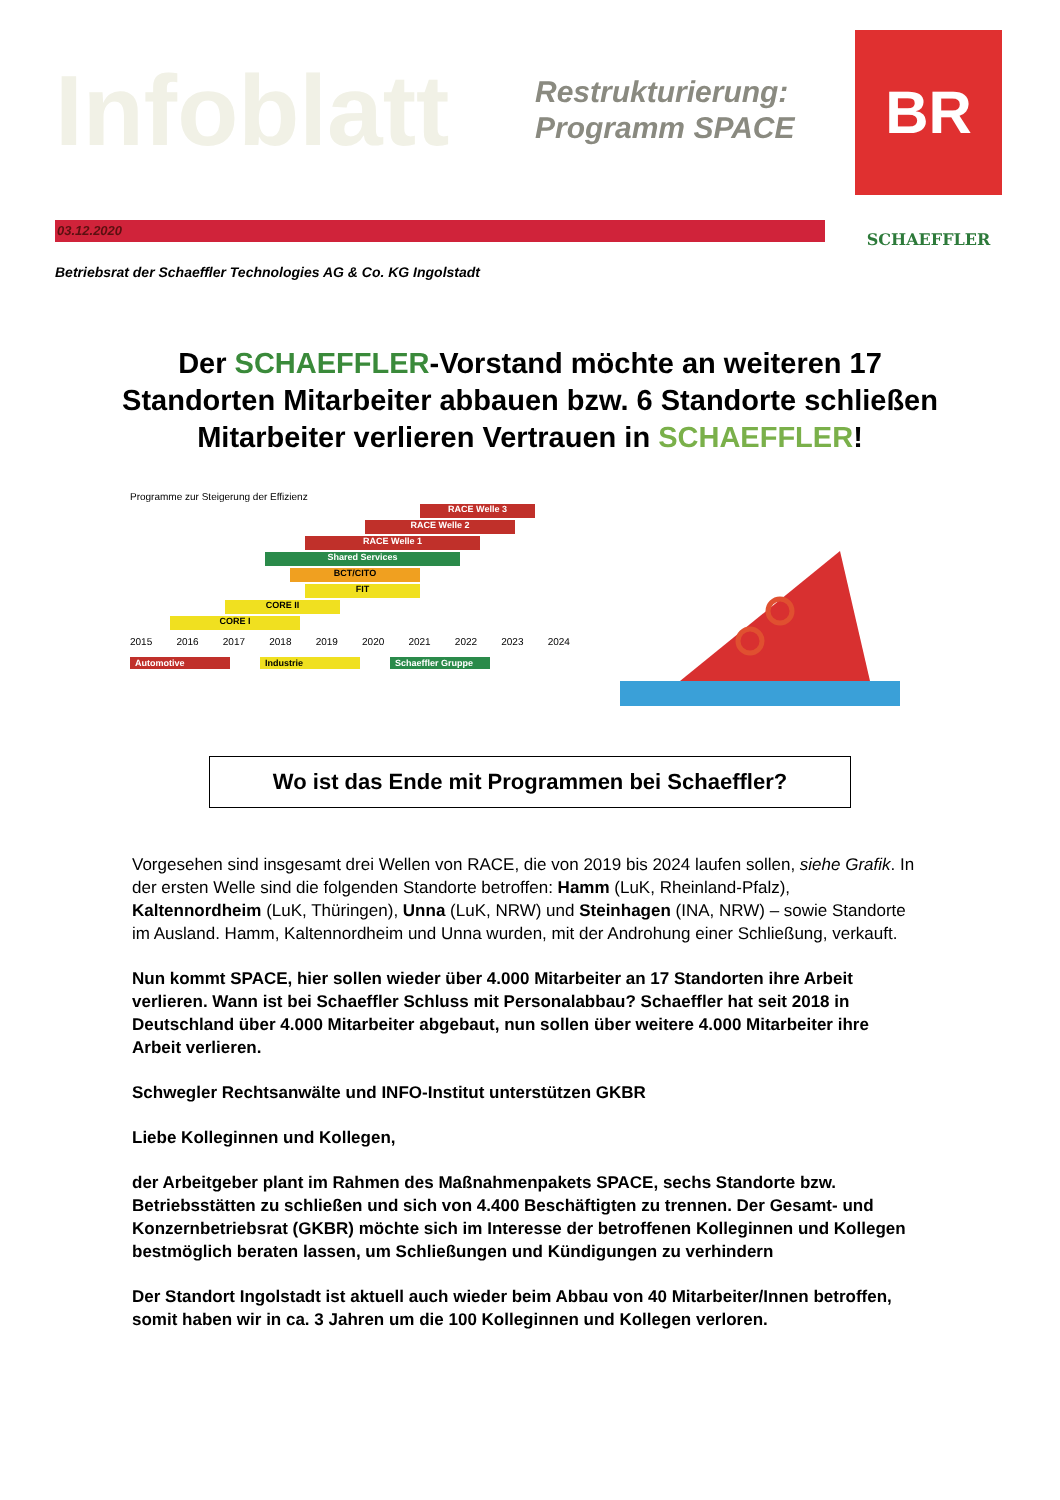Infoblatt
Restrukturierung:
Programm SPACE
03.12.2020
Betriebsrat der Schaeffler Technologies AG & Co. KG Ingolstadt
BR
SCHAEFFLER
Der SCHAEFFLER-Vorstand möchte an weiteren 17 Standorten Mitarbeiter abbauen bzw. 6 Standorte schließen Mitarbeiter verlieren Vertrauen in SCHAEFFLER!
Programme zur Steigerung der Effizienz
RACE Welle 3
RACE Welle 2
RACE Welle 1
Shared Services
BCT/CITO
FIT
CORE II
CORE I
2015 2016 2017 2018 2019 2020 2021 2022 2023 2024
Automotive Industrie Schaeffler Gruppe
Wo ist das Ende mit Programmen bei Schaeffler?
Vorgesehen sind insgesamt drei Wellen von RACE, die von 2019 bis 2024 laufen sollen, siehe Grafik. In der ersten Welle sind die folgenden Standorte betroffen: Hamm (LuK, Rheinland-Pfalz), Kaltennordheim (LuK, Thüringen), Unna (LuK, NRW) und Steinhagen (INA, NRW) – sowie Standorte im Ausland. Hamm, Kaltennordheim und Unna wurden, mit der Androhung einer Schließung, verkauft.
Nun kommt SPACE, hier sollen wieder über 4.000 Mitarbeiter an 17 Standorten ihre Arbeit verlieren. Wann ist bei Schaeffler Schluss mit Personalabbau? Schaeffler hat seit 2018 in Deutschland über 4.000 Mitarbeiter abgebaut, nun sollen über weitere 4.000 Mitarbeiter ihre Arbeit verlieren.
Schwegler Rechtsanwälte und INFO-Institut unterstützen GKBR
Liebe Kolleginnen und Kollegen,
der Arbeitgeber plant im Rahmen des Maßnahmenpakets SPACE, sechs Standorte bzw. Betriebsstätten zu schließen und sich von 4.400 Beschäftigten zu trennen. Der Gesamt- und Konzernbetriebsrat (GKBR) möchte sich im Interesse der betroffenen Kolleginnen und Kollegen bestmöglich beraten lassen, um Schließungen und Kündigungen zu verhindern
Der Standort Ingolstadt ist aktuell auch wieder beim Abbau von 40 Mitarbeiter/Innen betroffen, somit haben wir in ca. 3 Jahren um die 100 Kolleginnen und Kollegen verloren.